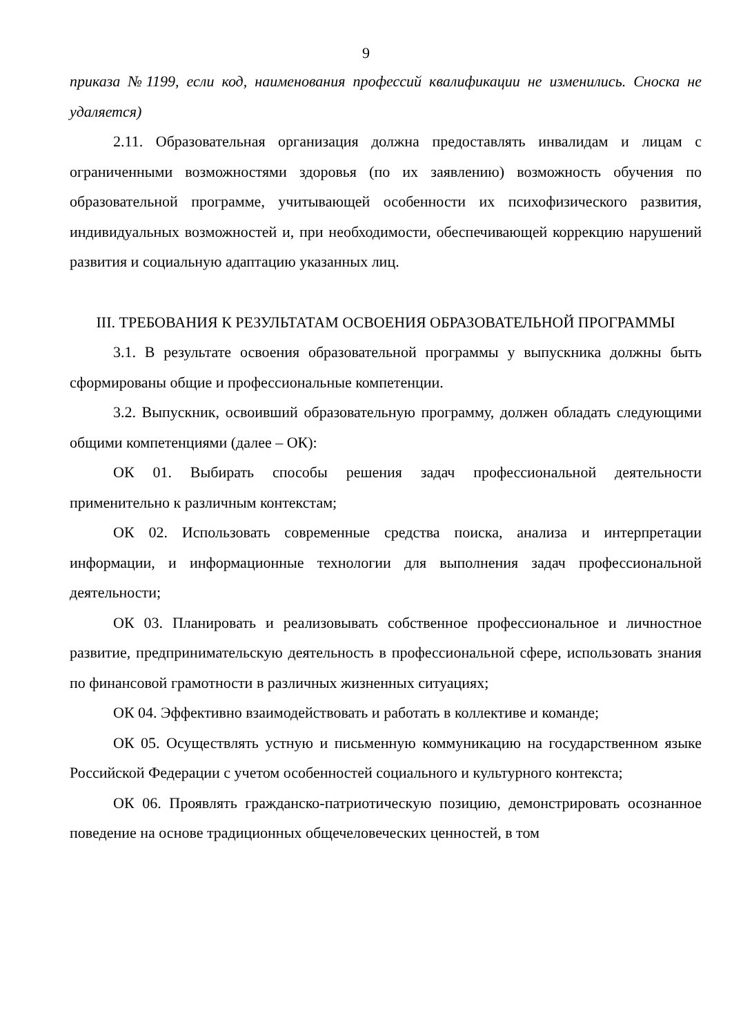9
приказа №1199, если код, наименования профессий квалификации не изменились. Сноска не удаляется)
2.11. Образовательная организация должна предоставлять инвалидам и лицам с ограниченными возможностями здоровья (по их заявлению) возможность обучения по образовательной программе, учитывающей особенности их психофизического развития, индивидуальных возможностей и, при необходимости, обеспечивающей коррекцию нарушений развития и социальную адаптацию указанных лиц.
III. ТРЕБОВАНИЯ К РЕЗУЛЬТАТАМ ОСВОЕНИЯ ОБРАЗОВАТЕЛЬНОЙ ПРОГРАММЫ
3.1. В результате освоения образовательной программы у выпускника должны быть сформированы общие и профессиональные компетенции.
3.2. Выпускник, освоивший образовательную программу, должен обладать следующими общими компетенциями (далее – ОК):
ОК 01. Выбирать способы решения задач профессиональной деятельности применительно к различным контекстам;
ОК 02. Использовать современные средства поиска, анализа и интерпретации информации, и информационные технологии для выполнения задач профессиональной деятельности;
ОК 03. Планировать и реализовывать собственное профессиональное и личностное развитие, предпринимательскую деятельность в профессиональной сфере, использовать знания по финансовой грамотности в различных жизненных ситуациях;
ОК 04. Эффективно взаимодействовать и работать в коллективе и команде;
ОК 05. Осуществлять устную и письменную коммуникацию на государственном языке Российской Федерации с учетом особенностей социального и культурного контекста;
ОК 06. Проявлять гражданско-патриотическую позицию, демонстрировать осознанное поведение на основе традиционных общечеловеческих ценностей, в том